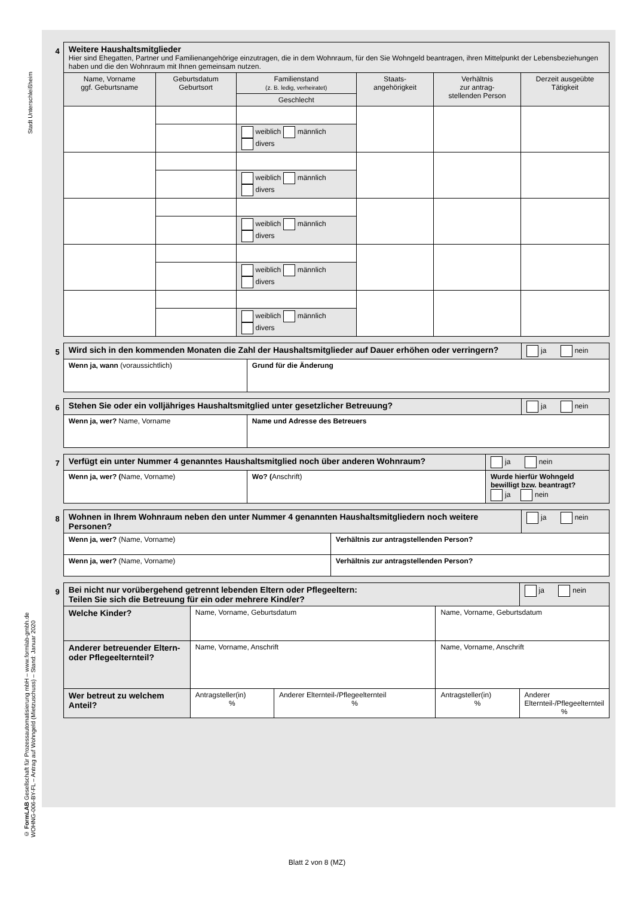Stadt Unterschleißheim
© FormLAB Gesellschaft für Prozessautomatisierung mbH – www.formlab-gmbh.de
WOHNG-006-BY-FL – Antrag auf Wohngeld (Mietzuschuss) – Stand: Januar 2020
4
| Weitere Haushaltsmitglieder Hier sind Ehegatten, Partner und Familienangehörige einzutragen, die in dem Wohnraum, für den Sie Wohngeld beantragen, ihren Mittelpunkt der Lebensbeziehungen haben und die den Wohnraum mit Ihnen gemeinsam nutzen. | | | | | |
| Name, Vorname ggf. Geburtsname | Geburtsdatum Geburtsort | Familienstand (z. B. ledig, verheiratet) | Staats- angehörigkeit | Verhältnis zur antrag- stellenden Person | Derzeit ausgeübte Tätigkeit |
| | | Geschlecht | | | |
| | | weiblich männlich divers | | | |
| | | weiblich männlich divers | | | |
| | | weiblich männlich divers | | | |
| | | weiblich männlich divers | | | |
| | | weiblich männlich divers | | | |
5
| Wird sich in den kommenden Monaten die Zahl der Haushaltsmitglieder auf Dauer erhöhen oder verringern? | | ja nein |
| Wenn ja, wann (voraussichtlich) | Grund für die Änderung | |
6
| Stehen Sie oder ein volljähriges Haushaltsmitglied unter gesetzlicher Betreuung? | | ja nein |
| Wenn ja, wer? Name, Vorname | Name und Adresse des Betreuers | |
7
| Verfügt ein unter Nummer 4 genanntes Haushaltsmitglied noch über anderen Wohnraum? | | ja nein |
| Wenn ja, wer? ( Name, Vorname) | Wo? ( Anschrift) | Wurde hierfür Wohngeld bewilligt bzw. beantragt? ja nein |
8
| Wohnen in Ihrem Wohnraum neben den unter Nummer 4 genannten Haushaltsmitgliedern noch weitere Personen? | | ja nein |
| Wenn ja, wer? (Name, Vorname) | Verhältnis zur antragstellenden Person? | |
| Wenn ja, wer? (Name, Vorname) | Verhältnis zur antragstellenden Person? | |
9
| Bei nicht nur vorübergehend getrennt lebenden Eltern oder Pflegeeltern: Teilen Sie sich die Betreuung für ein oder mehrere Kind/er? | | | | ja nein |
| Welche Kinder? | Name, Vorname, Geburtsdatum | | Name, Vorname, Geburtsdatum | |
| Anderer betreuender Eltern- oder Pflegeelternteil? | Name, Vorname, Anschrift | | Name, Vorname, Anschrift | |
| Wer betreut zu welchem Anteil? | Antragsteller(in) % | Anderer Elternteil-/Pflegeelternteil % | Antragsteller(in) % | Anderer Elternteil-/Pflegeelternteil % |
Blatt 2 von 8 (MZ)